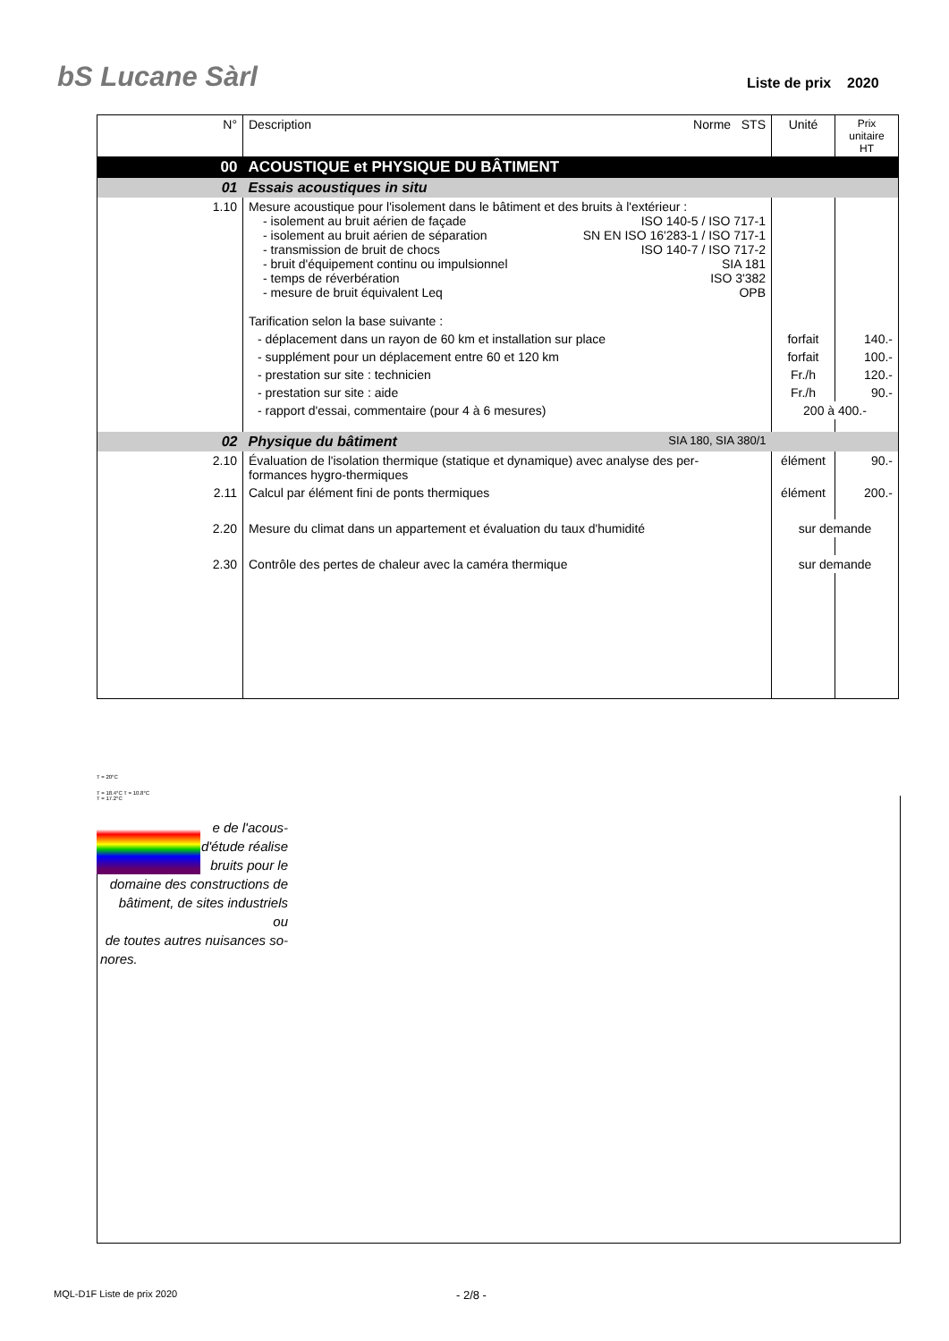bS Lucane Sàrl Liste de prix 2020
| N° | Description Norme STS | Unité | Prix unitaire HT |
| 00 | ACOUSTIQUE et PHYSIQUE DU BÂTIMENT | | |
| 01 | Essais acoustiques in situ | | |
| 1.10 | Mesure acoustique pour l'isolement dans le bâtiment et des bruits à l'extérieur : - isolement au bruit aérien de façade ISO 140-5 / ISO 717-1 - isolement au bruit aérien de séparation SN EN ISO 16'283-1 / ISO 717-1 - transmission de bruit de chocs ISO 140-7 / ISO 717-2 - bruit d'équipement continu ou impulsionnel SIA 181 - temps de réverbération ISO 3'382 - mesure de bruit équivalent Leq OPB Tarification selon la base suivante : | | |
| | - déplacement dans un rayon de 60 km et installation sur place | forfait | 140.- |
| | - supplément pour un déplacement entre 60 et 120 km | forfait | 100.- |
| | - prestation sur site : technicien | Fr./h | 120.- |
| | - prestation sur site : aide | Fr./h | 90.- |
| | - rapport d'essai, commentaire (pour 4 à 6 mesures) | 200 à 400.- | |
| 02 | Physique du bâtiment SIA 180, SIA 380/1 | | |
| 2.10 | Évaluation de l'isolation thermique (statique et dynamique) avec analyse des per- formances hygro-thermiques | élément | 90.- |
| 2.11 | Calcul par élément fini de ponts thermiques | élément | 200.- |
| 2.20 | Mesure du climat dans un appartement et évaluation du taux d'humidité | sur demande | |
| 2.30 | Contrôle des pertes de chaleur avec la caméra thermique | sur demande | |
T = 20°C
T = 18.4°C T = 10.8°C
T = 17.2°C
e de l'acous-
d'étude réalise
bruits pour le
domaine des constructions de
bâtiment, de sites industriels ou
de toutes autres nuisances so-
nores.
MQL-D1F Liste de prix 2020 - 2/8 -